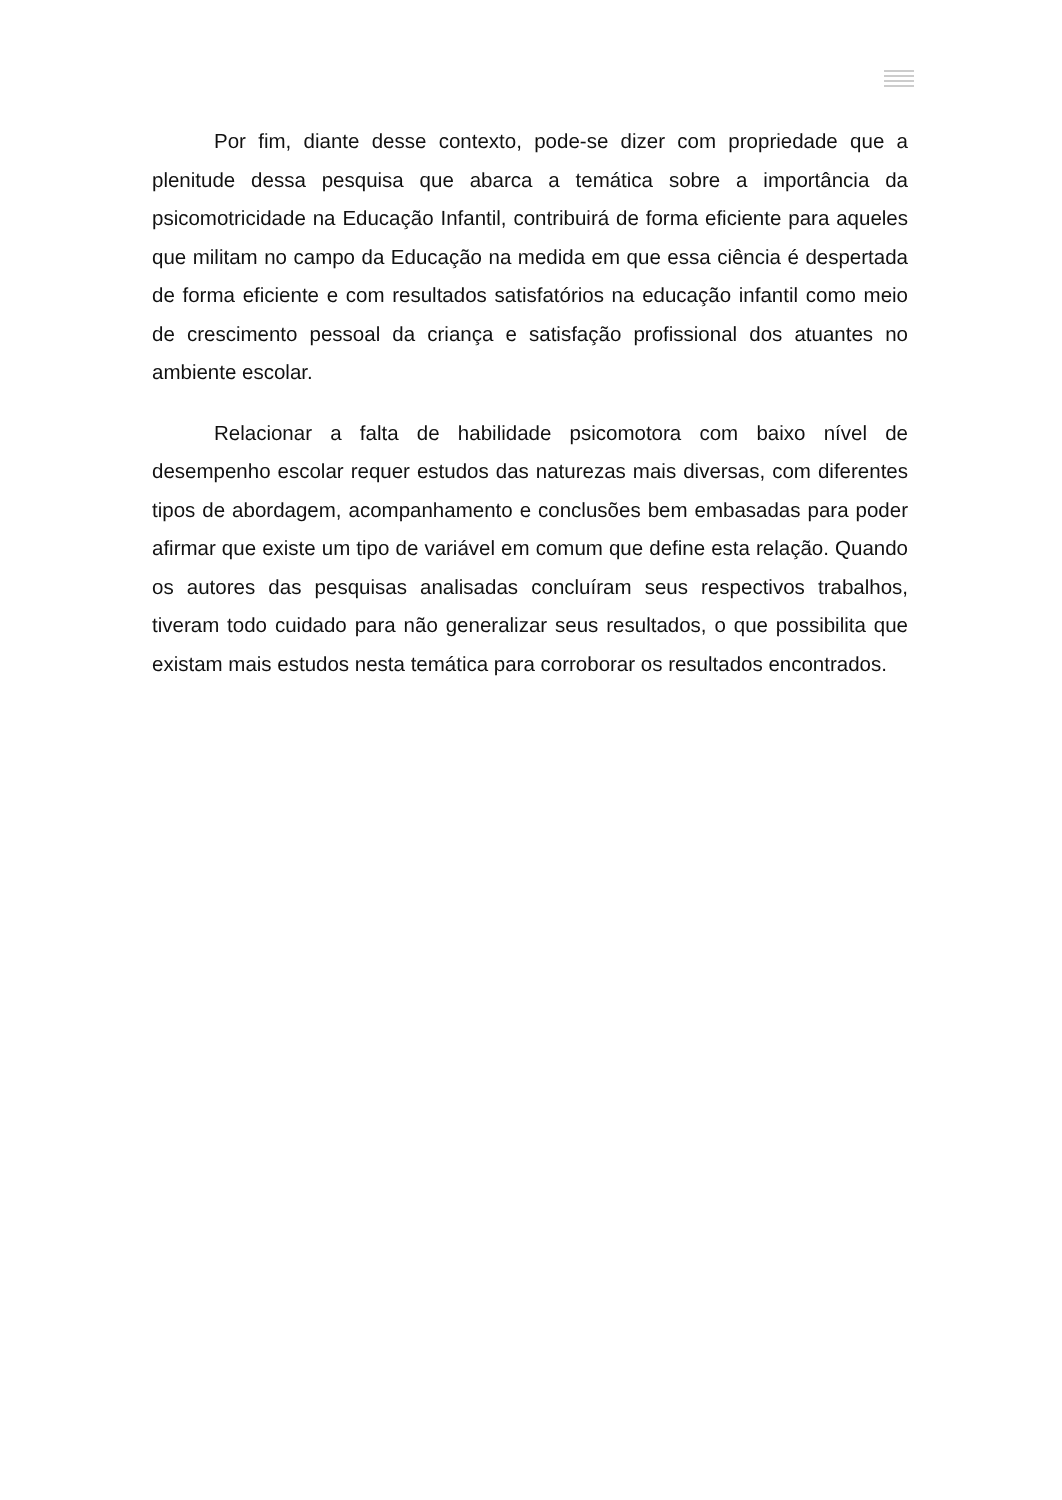Por fim, diante desse contexto, pode-se dizer com propriedade que a plenitude dessa pesquisa que abarca a temática sobre a importância da psicomotricidade na Educação Infantil, contribuirá de forma eficiente para aqueles que militam no campo da Educação na medida em que essa ciência é despertada de forma eficiente e com resultados satisfatórios na educação infantil como meio de crescimento pessoal da criança e satisfação profissional dos atuantes no ambiente escolar.
Relacionar a falta de habilidade psicomotora com baixo nível de desempenho escolar requer estudos das naturezas mais diversas, com diferentes tipos de abordagem, acompanhamento e conclusões bem embasadas para poder afirmar que existe um tipo de variável em comum que define esta relação. Quando os autores das pesquisas analisadas concluíram seus respectivos trabalhos, tiveram todo cuidado para não generalizar seus resultados, o que possibilita que existam mais estudos nesta temática para corroborar os resultados encontrados.